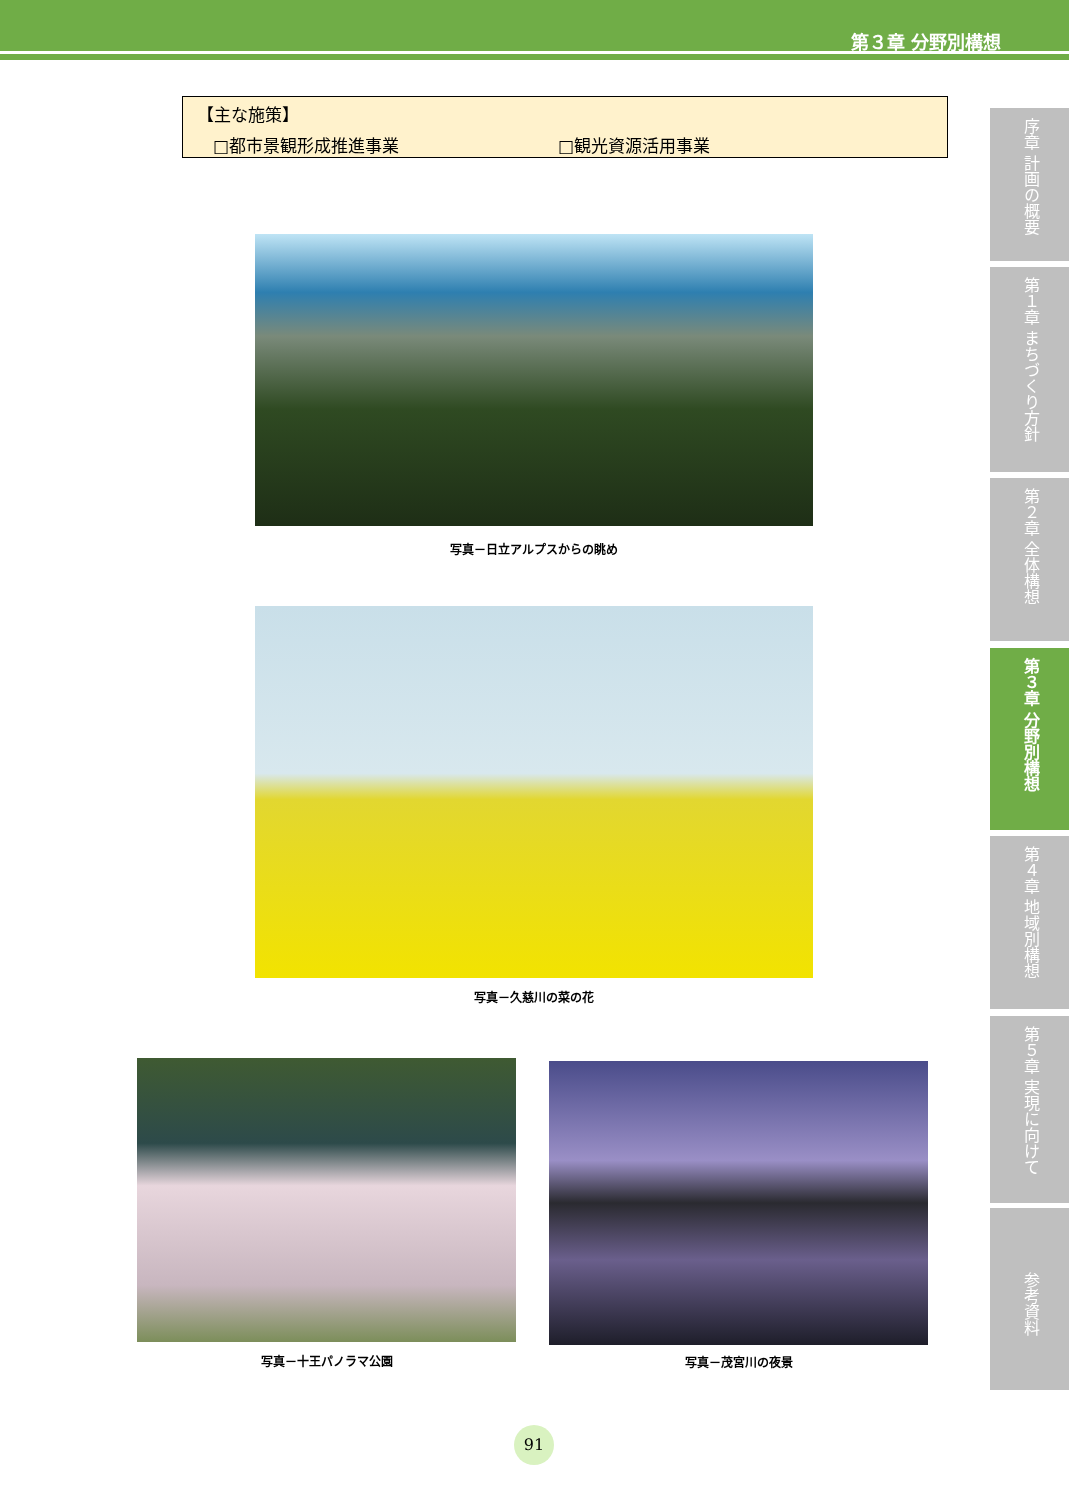第３章 分野別構想
【主な施策】
□都市景観形成推進事業 □観光資源活用事業
写真－日立アルプスからの眺め
写真－久慈川の菜の花
写真－十王パノラマ公園 写真－茂宮川の夜景
序章 計画の概要
第１章 まちづくり方針
第２章 全体構想
第３章 分野別構想
第４章 地域別構想
第５章 実現に向けて
参考資料
91